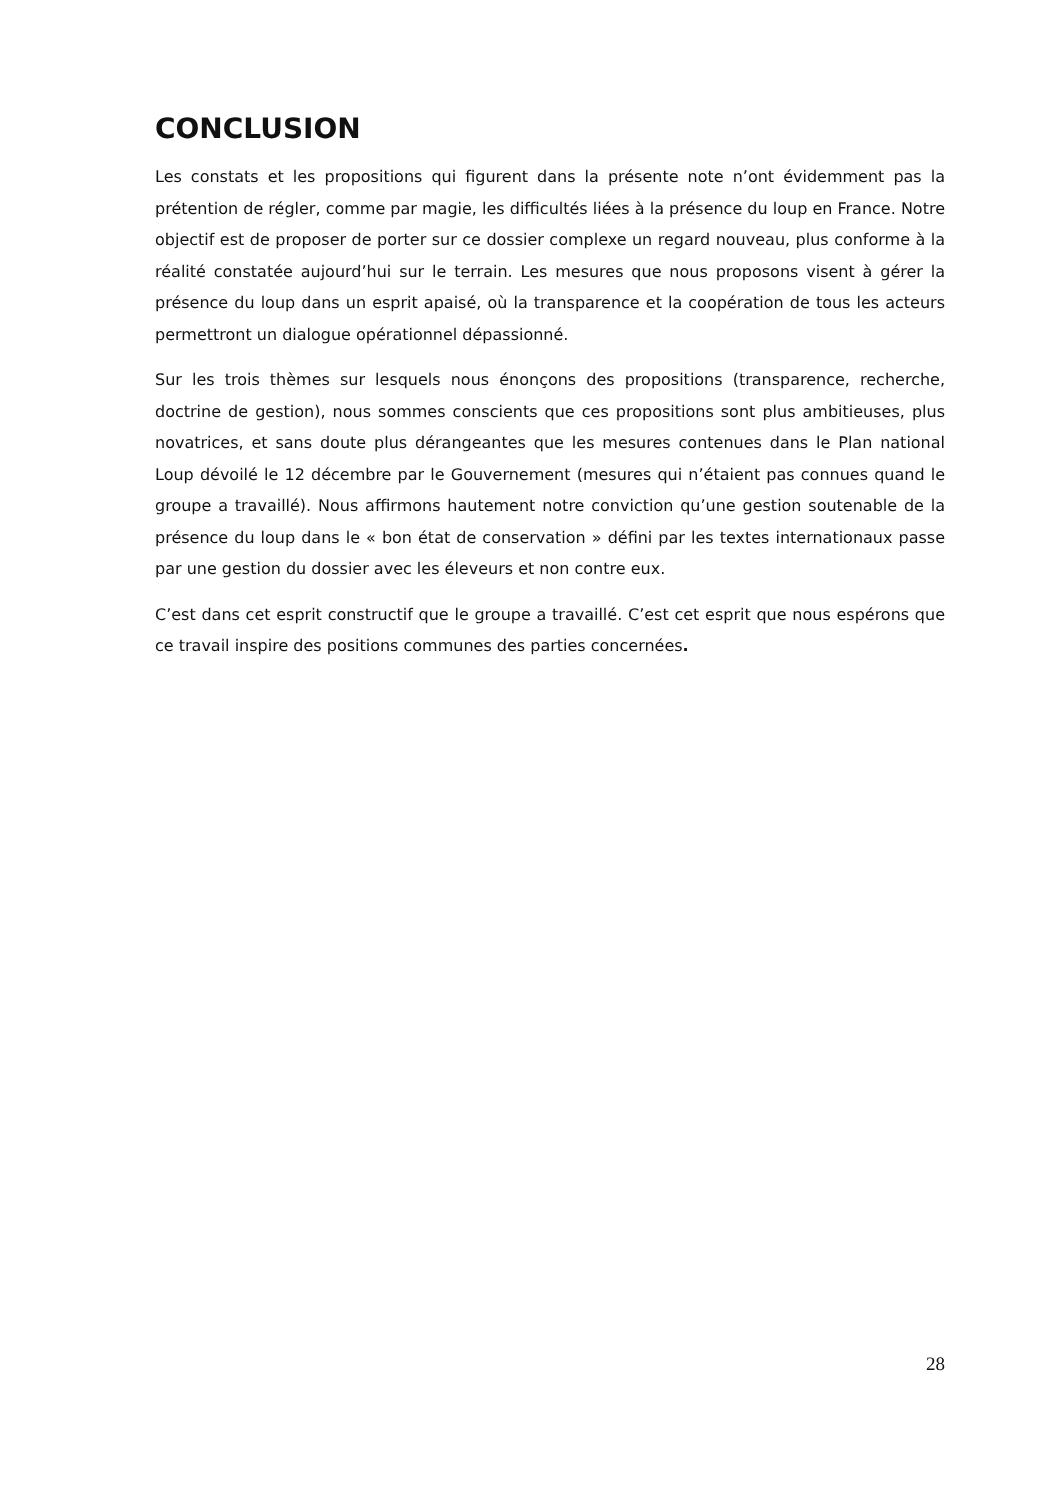CONCLUSION
Les constats et les propositions qui figurent dans la présente note n’ont évidemment pas la prétention de régler, comme par magie, les difficultés liées à la présence du loup en France. Notre objectif est de proposer de porter sur ce dossier complexe un regard nouveau, plus conforme à la réalité constatée aujourd’hui sur le terrain. Les mesures que nous proposons visent à gérer la présence du loup dans un esprit apaisé, où la transparence et la coopération de tous les acteurs permettront un dialogue opérationnel dépassionné.
Sur les trois thèmes sur lesquels nous énonçons des propositions (transparence, recherche, doctrine de gestion), nous sommes conscients que ces propositions sont plus ambitieuses, plus novatrices, et sans doute plus dérangeantes que les mesures contenues dans le Plan national Loup dévoilé le 12 décembre par le Gouvernement (mesures qui n’étaient pas connues quand le groupe a travaillé). Nous affirmons hautement notre conviction qu’une gestion soutenable de la présence du loup dans le « bon état de conservation » défini par les textes internationaux passe par une gestion du dossier avec les éleveurs et non contre eux.
C’est dans cet esprit constructif que le groupe a travaillé. C’est cet esprit que nous espérons que ce travail inspire des positions communes des parties concernées.
28